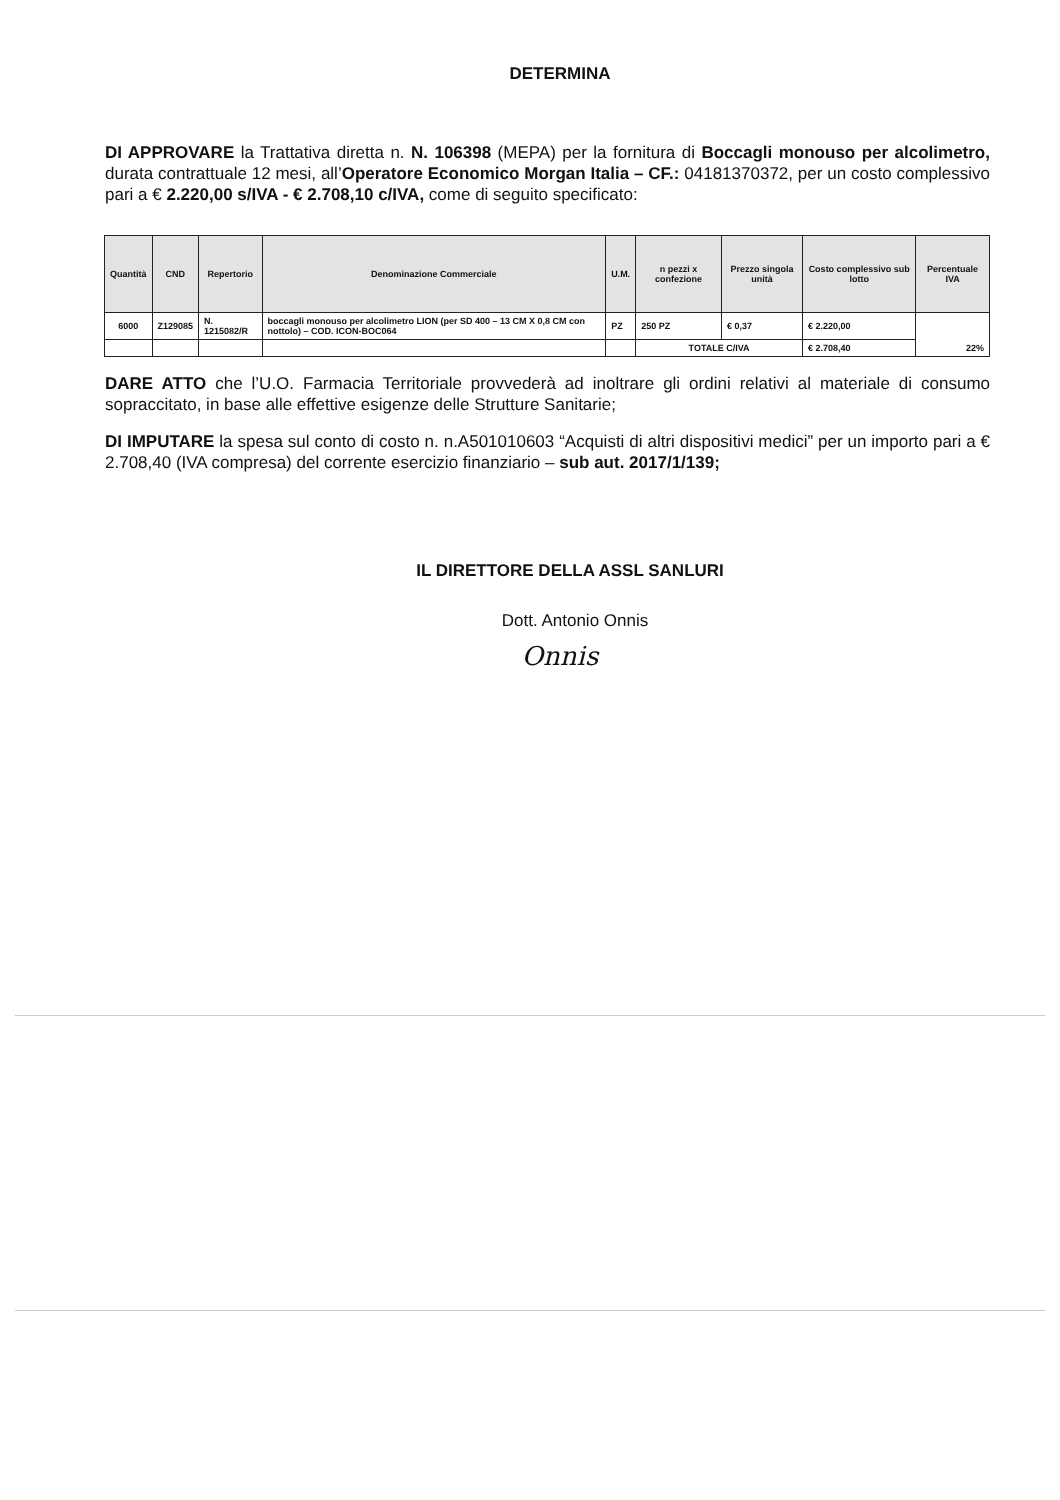DETERMINA
DI APPROVARE la Trattativa diretta n. N. 106398 (MEPA) per la fornitura di Boccagli monouso per alcolimetro, durata contrattuale 12 mesi, all’Operatore Economico Morgan Italia – CF.: 04181370372, per un costo complessivo pari a € 2.220,00 s/IVA - € 2.708,10 c/IVA, come di seguito specificato:
| Quantità | CND | Repertorio | Denominazione Commerciale | U.M. | n pezzi x confezione | Prezzo singola unità | Costo complessivo sub lotto | Percentuale IVA |
| --- | --- | --- | --- | --- | --- | --- | --- | --- |
| 6000 | Z129085 | N. 1215082/R | boccagli monouso per alcolimetro LION (per SD 400 – 13 CM X 0,8 CM con nottolo) – COD. ICON-BOC064 | PZ | 250 PZ | € 0,37 | € 2.220,00 | 22% |
| | | | | | TOTALE C/IVA | | € 2.708,40 | |
DARE ATTO che l’U.O. Farmacia Territoriale provvederà ad inoltrare gli ordini relativi al materiale di consumo sopraccitato, in base alle effettive esigenze delle Strutture Sanitarie;
DI IMPUTARE la spesa sul conto di costo n. n.A501010603 “Acquisti di altri dispositivi medici” per un importo pari a € 2.708,40 (IVA compresa) del corrente esercizio finanziario – sub aut. 2017/1/139;
IL DIRETTORE DELLA ASSL SANLURI
Dott. Antonio Onnis
Onnis